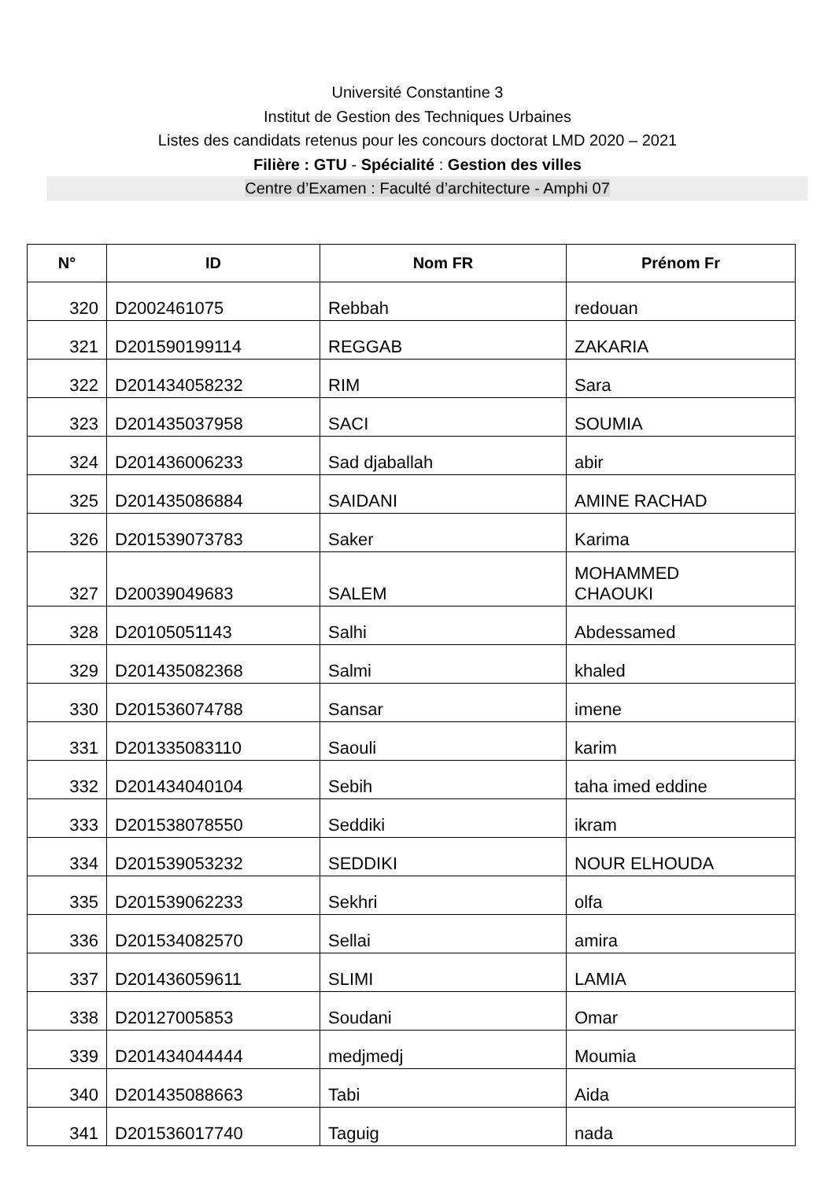Université Constantine 3
Institut de Gestion des Techniques Urbaines
Listes des candidats retenus pour les concours doctorat LMD 2020 – 2021
Filière : GTU - Spécialité : Gestion des villes
Centre d’Examen : Faculté d’architecture - Amphi 07
| N° | ID | Nom FR | Prénom Fr |
| --- | --- | --- | --- |
| 320 | D2002461075 | Rebbah | redouan |
| 321 | D201590199114 | REGGAB | ZAKARIA |
| 322 | D201434058232 | RIM | Sara |
| 323 | D201435037958 | SACI | SOUMIA |
| 324 | D201436006233 | Sad djaballah | abir |
| 325 | D201435086884 | SAIDANI | AMINE RACHAD |
| 326 | D201539073783 | Saker | Karima |
| 327 | D20039049683 | SALEM | MOHAMMED CHAOUKI |
| 328 | D20105051143 | Salhi | Abdessamed |
| 329 | D201435082368 | Salmi | khaled |
| 330 | D201536074788 | Sansar | imene |
| 331 | D201335083110 | Saouli | karim |
| 332 | D201434040104 | Sebih | taha imed eddine |
| 333 | D201538078550 | Seddiki | ikram |
| 334 | D201539053232 | SEDDIKI | NOUR ELHOUDA |
| 335 | D201539062233 | Sekhri | olfa |
| 336 | D201534082570 | Sellai | amira |
| 337 | D201436059611 | SLIMI | LAMIA |
| 338 | D20127005853 | Soudani | Omar |
| 339 | D201434044444 | medjmedj | Moumia |
| 340 | D201435088663 | Tabi | Aida |
| 341 | D201536017740 | Taguig | nada |